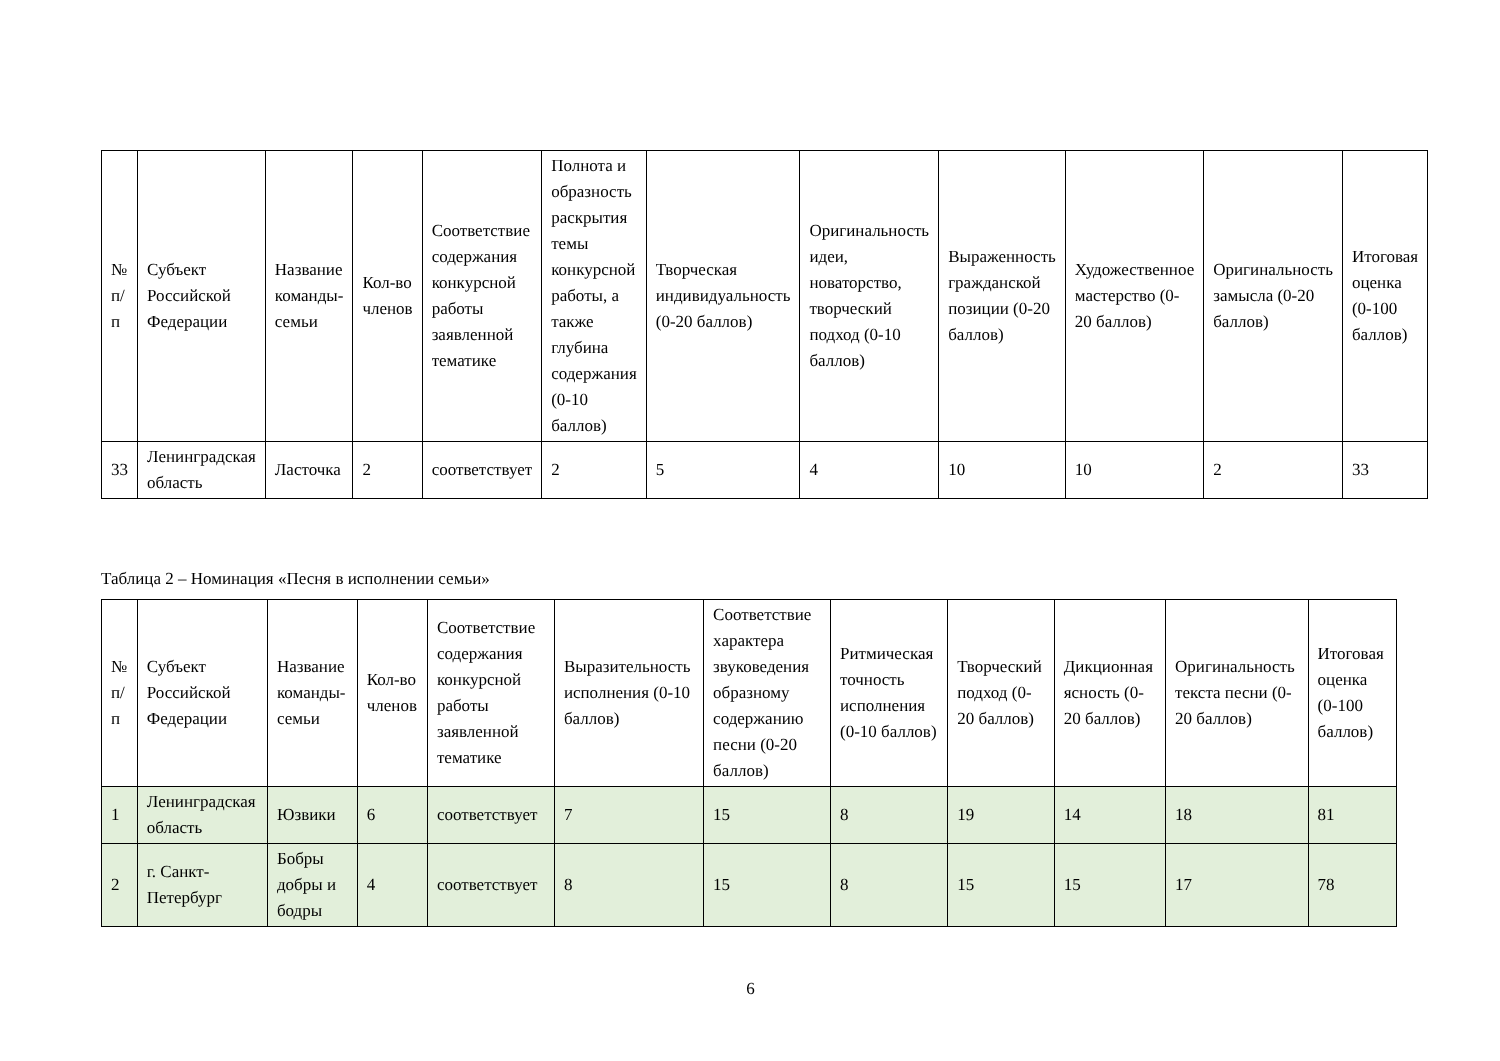| № п/п | Субъект Российской Федерации | Название команды-семьи | Кол-во членов | Соответствие содержания конкурсной работы заявленной тематике | Полнота и образность раскрытия темы конкурсной работы, а также глубина содержания (0-10 баллов) | Творческая индивидуальность (0-20 баллов) | Оригинальность идеи, новаторство, творческий подход (0-10 баллов) | Выраженность гражданской позиции (0-20 баллов) | Художественное мастерство (0-20 баллов) | Оригинальность замысла (0-20 баллов) | Итоговая оценка (0-100 баллов) |
| --- | --- | --- | --- | --- | --- | --- | --- | --- | --- | --- | --- |
| 33 | Ленинградская область | Ласточка | 2 | соответствует | 2 | 5 | 4 | 10 | 10 | 2 | 33 |
Таблица 2 – Номинация «Песня в исполнении семьи»
| № п/п | Субъект Российской Федерации | Название команды-семьи | Кол-во членов | Соответствие содержания конкурсной работы заявленной тематике | Выразительность исполнения (0-10 баллов) | Соответствие характера звуковедения образному содержанию песни (0-20 баллов) | Ритмическая точность исполнения (0-10 баллов) | Творческий подход (0-20 баллов) | Дикционная ясность (0-20 баллов) | Оригинальность текста песни (0-20 баллов) | Итоговая оценка (0-100 баллов) |
| --- | --- | --- | --- | --- | --- | --- | --- | --- | --- | --- | --- |
| 1 | Ленинградская область | Юзвики | 6 | соответствует | 7 | 15 | 8 | 19 | 14 | 18 | 81 |
| 2 | г. Санкт-Петербург | Бобры добры и бодры | 4 | соответствует | 8 | 15 | 8 | 15 | 15 | 17 | 78 |
6